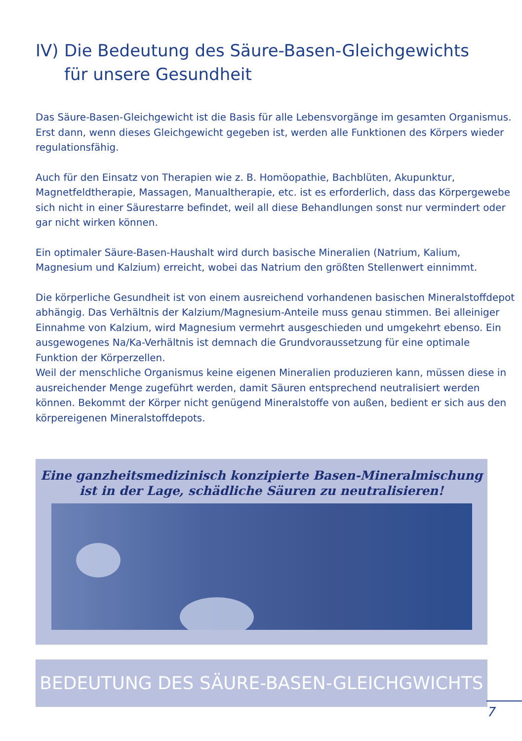IV) Die Bedeutung des Säure-Basen-Gleichgewichts
für unsere Gesundheit
Das Säure-Basen-Gleichgewicht ist die Basis für alle Lebensvorgänge im gesamten Organismus. Erst dann, wenn dieses Gleichgewicht gegeben ist, werden alle Funktionen des Körpers wieder regulationsfähig.
Auch für den Einsatz von Therapien wie z. B. Homöopathie, Bachblüten, Akupunktur, Magnetfeldtherapie, Massagen, Manualtherapie, etc. ist es erforderlich, dass das Körpergewebe sich nicht in einer Säurestarre befindet, weil all diese Behandlungen sonst nur vermindert oder gar nicht wirken können.
Ein optimaler Säure-Basen-Haushalt wird durch basische Mineralien (Natrium, Kalium, Magnesium und Kalzium) erreicht, wobei das Natrium den größten Stellenwert einnimmt.
Die körperliche Gesundheit ist von einem ausreichend vorhandenen basischen Mineralstoffdepot abhängig. Das Verhältnis der Kalzium/Magnesium-Anteile muss genau stimmen. Bei alleiniger Einnahme von Kalzium, wird Magnesium vermehrt ausgeschieden und umgekehrt ebenso. Ein ausgewogenes Na/Ka-Verhältnis ist demnach die Grundvoraussetzung für eine optimale Funktion der Körperzellen.
Weil der menschliche Organismus keine eigenen Mineralien produzieren kann, müssen diese in ausreichender Menge zugeführt werden, damit Säuren entsprechend neutralisiert werden können. Bekommt der Körper nicht genügend Mineralstoffe von außen, bedient er sich aus den körpereigenen Mineralstoffdepots.
Eine ganzheitsmedizinisch konzipierte Basen-Mineralmischung
ist in der Lage, schädliche Säuren zu neutralisieren!
BEDEUTUNG DES SÄURE-BASEN-GLEICHGWICHTS
7